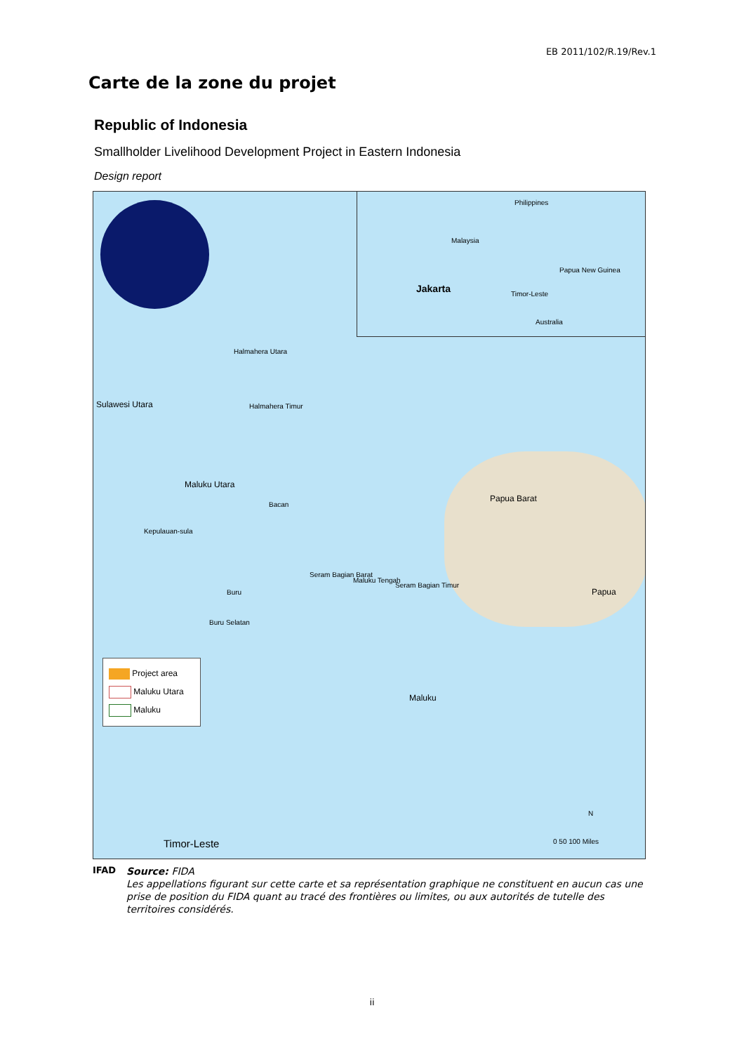EB 2011/102/R.19/Rev.1
Carte de la zone du projet
Republic of Indonesia
Smallholder Livelihood Development Project in Eastern Indonesia
Design report
Halmahera Utara
Halmahera Timur
Maluku Utara
Bacan
Kepulauan-sula
Buru
Buru Selatan
Seram Bagian Barat
Maluku Tengah
Seram Bagian Timur
Papua Barat
Papua
Sulawesi Utara
Maluku
Jakarta
Philippines
Malaysia
Papua New Guinea
Timor-Leste
Australia
Timor-Leste
N
0 50 100 Miles
Project area
Maluku Utara
Maluku
IFAD
Source: FIDA
Les appellations figurant sur cette carte et sa représentation graphique ne constituent en aucun cas une prise de position du FIDA quant au tracé des frontières ou limites, ou aux autorités de tutelle des territoires considérés.
ii